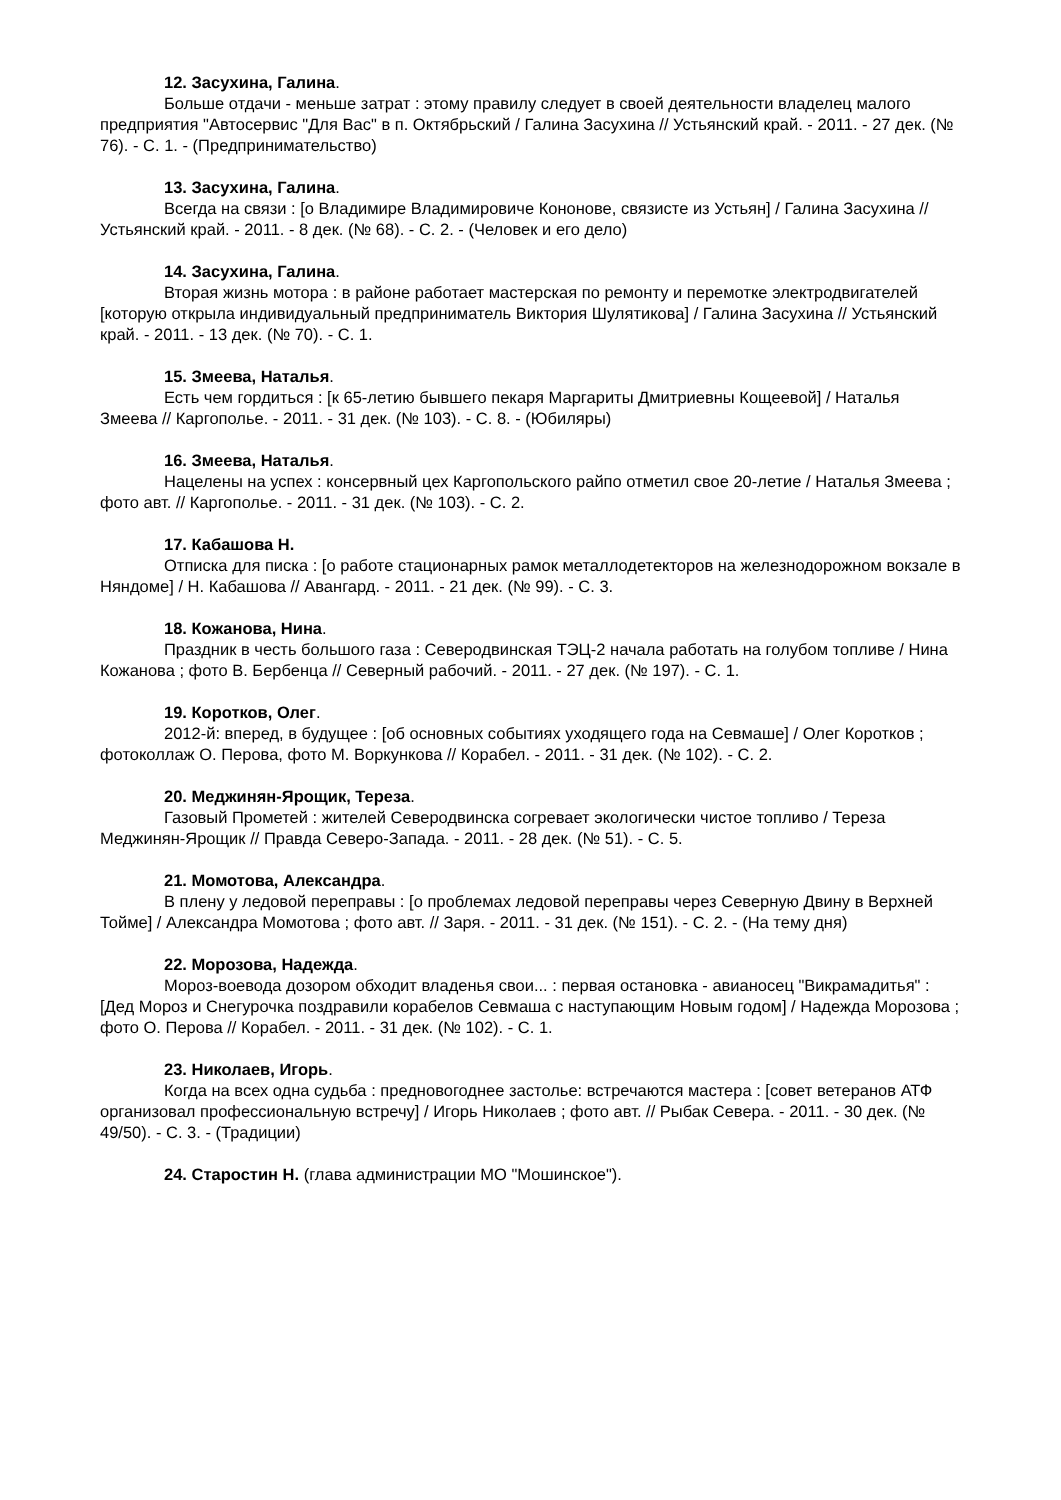12. Засухина, Галина.
Больше отдачи - меньше затрат : этому правилу следует в своей деятельности владелец малого предприятия "Автосервис "Для Вас" в п. Октябрьский / Галина Засухина // Устьянский край. - 2011. - 27 дек. (№ 76). - С. 1. - (Предпринимательство)
13. Засухина, Галина.
Всегда на связи : [о Владимире Владимировиче Кононове, связисте из Устьян] / Галина Засухина // Устьянский край. - 2011. - 8 дек. (№ 68). - С. 2. - (Человек и его дело)
14. Засухина, Галина.
Вторая жизнь мотора : в районе работает мастерская по ремонту и перемотке электродвигателей [которую открыла индивидуальный предприниматель Виктория Шулятикова] / Галина Засухина // Устьянский край. - 2011. - 13 дек. (№ 70). - С. 1.
15. Змеева, Наталья.
Есть чем гордиться : [к 65-летию бывшего пекаря Маргариты Дмитриевны Кощеевой] / Наталья Змеева // Каргополье. - 2011. - 31 дек. (№ 103). - С. 8. - (Юбиляры)
16. Змеева, Наталья.
Нацелены на успех : консервный цех Каргопольского райпо отметил свое 20-летие / Наталья Змеева ; фото авт. // Каргополье. - 2011. - 31 дек. (№ 103). - С. 2.
17. Кабашова Н.
Отписка для писка : [о работе стационарных рамок металлодетекторов на железнодорожном вокзале в Няндоме] / Н. Кабашова // Авангард. - 2011. - 21 дек. (№ 99). - С. 3.
18. Кожанова, Нина.
Праздник в честь большого газа : Северодвинская ТЭЦ-2 начала работать на голубом топливе / Нина Кожанова ; фото В. Бербенца // Северный рабочий. - 2011. - 27 дек. (№ 197). - С. 1.
19. Коротков, Олег.
2012-й: вперед, в будущее : [об основных событиях уходящего года на Севмаше] / Олег Коротков ; фотоколлаж О. Перова, фото М. Воркункова // Корабел. - 2011. - 31 дек. (№ 102). - С. 2.
20. Меджинян-Ярощик, Тереза.
Газовый Прометей : жителей Северодвинска согревает экологически чистое топливо / Тереза Меджинян-Ярощик // Правда Северо-Запада. - 2011. - 28 дек. (№ 51). - С. 5.
21. Момотова, Александра.
В плену у ледовой переправы : [о проблемах ледовой переправы через Северную Двину в Верхней Тойме] / Александра Момотова ; фото авт. // Заря. - 2011. - 31 дек. (№ 151). - С. 2. - (На тему дня)
22. Морозова, Надежда.
Мороз-воевода дозором обходит владенья свои... : первая остановка - авианосец "Викрамадитья" : [Дед Мороз и Снегурочка поздравили корабелов Севмаша с наступающим Новым годом] / Надежда Морозова ; фото О. Перова // Корабел. - 2011. - 31 дек. (№ 102). - С. 1.
23. Николаев, Игорь.
Когда на всех одна судьба : предновогоднее застолье: встречаются мастера : [совет ветеранов АТФ организовал профессиональную встречу] / Игорь Николаев ; фото авт. // Рыбак Севера. - 2011. - 30 дек. (№ 49/50). - С. 3. - (Традиции)
24. Старостин Н. (глава администрации МО "Мошинское").